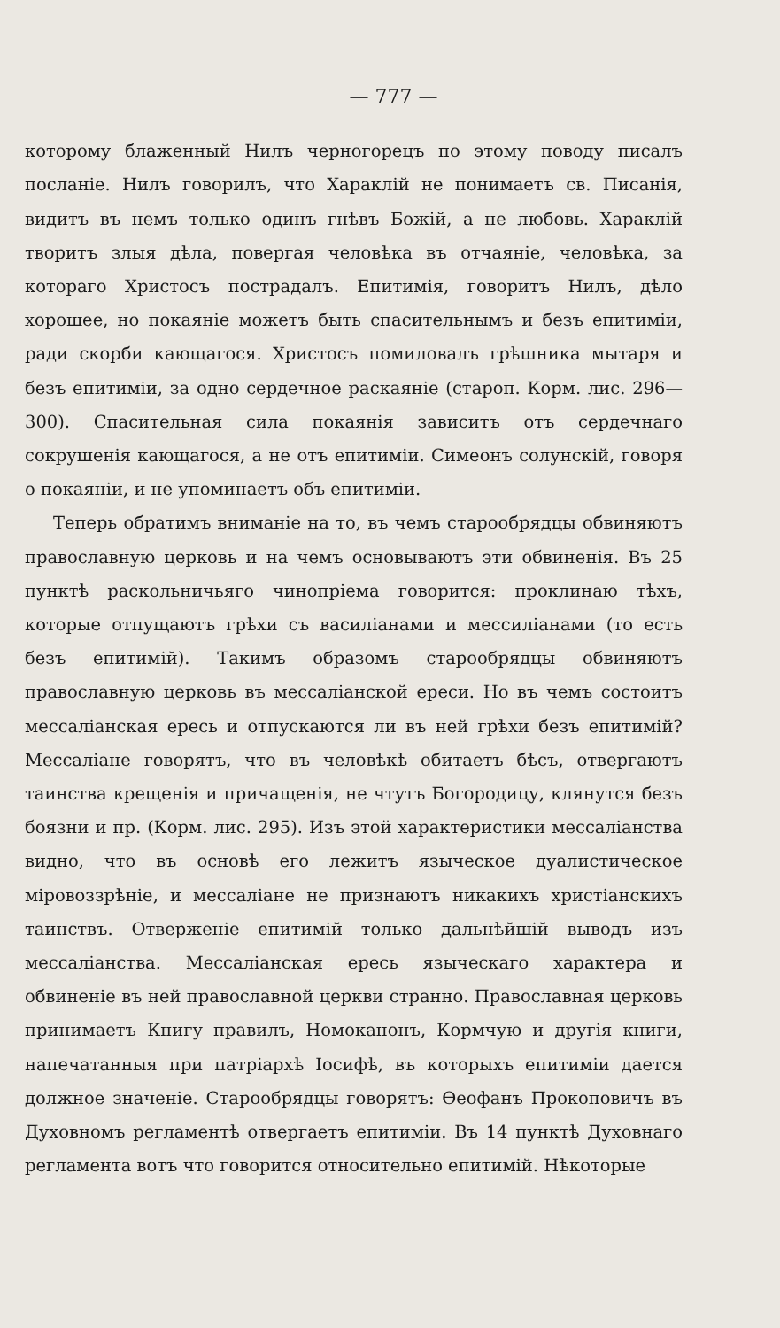— 777 —
которому блаженный Нилъ черногорецъ по этому поводу писалъ посланіе. Нилъ говорилъ, что Хараклій не понимаетъ св. Писанія, видитъ въ немъ только одинъ гнѣвъ Божій, а не любовь. Хараклій творитъ злыя дѣла, повергая человѣка въ отчаяніе, человѣка, за котораго Христосъ пострадалъ. Епитимія, говоритъ Нилъ, дѣло хорошее, но покаяніе можетъ быть спасительнымъ и безъ епитиміи, ради скорби кающагося. Христосъ помиловалъ грѣшника мытаря и безъ епитиміи, за одно сердечное раскаяніе (староп. Корм. лис. 296—300). Спасительная сила покаянія зависитъ отъ сердечнаго сокрушенія кающагося, а не отъ епитиміи. Симеонъ солунскій, говоря о покаяніи, и не упоминаетъ объ епитиміи.
Теперь обратимъ вниманіе на то, въ чемъ старообрядцы обвиняютъ православную церковь и на чемъ основываютъ эти обвиненія. Въ 25 пунктѣ раскольничьяго чинопріема говорится: проклинаю тѣхъ, которые отпущаютъ грѣхи съ василіанами и мессиліанами (то есть безъ епитимій). Такимъ образомъ старообрядцы обвиняютъ православную церковь въ мессаліанской ереси. Но въ чемъ состоитъ мессаліанская ересь и отпускаются ли въ ней грѣхи безъ епитимій? Мессаліане говорятъ, что въ человѣкѣ обитаетъ бѣсъ, отвергаютъ таинства крещенія и причащенія, не чтутъ Богородицу, клянутся безъ боязни и пр. (Корм. лис. 295). Изъ этой характеристики мессаліанства видно, что въ основѣ его лежитъ языческое дуалистическое міровоззрѣніе, и мессаліане не признаютъ никакихъ христіанскихъ таинствъ. Отверженіе епитимій только дальнѣйшій выводъ изъ мессаліанства. Мессаліанская ересь языческаго характера и обвиненіе въ ней православной церкви странно. Православная церковь принимаетъ Книгу правилъ, Номоканонъ, Кормчую и другія книги, напечатанныя при патріархѣ Іосифѣ, въ которыхъ епитиміи дается должное значеніе. Старообрядцы говорятъ: Ѳеофанъ Прокоповичъ въ Духовномъ регламентѣ отвергаетъ епитиміи. Въ 14 пунктѣ Духовнаго регламента вотъ что говорится относительно епитимій. Нѣкоторые